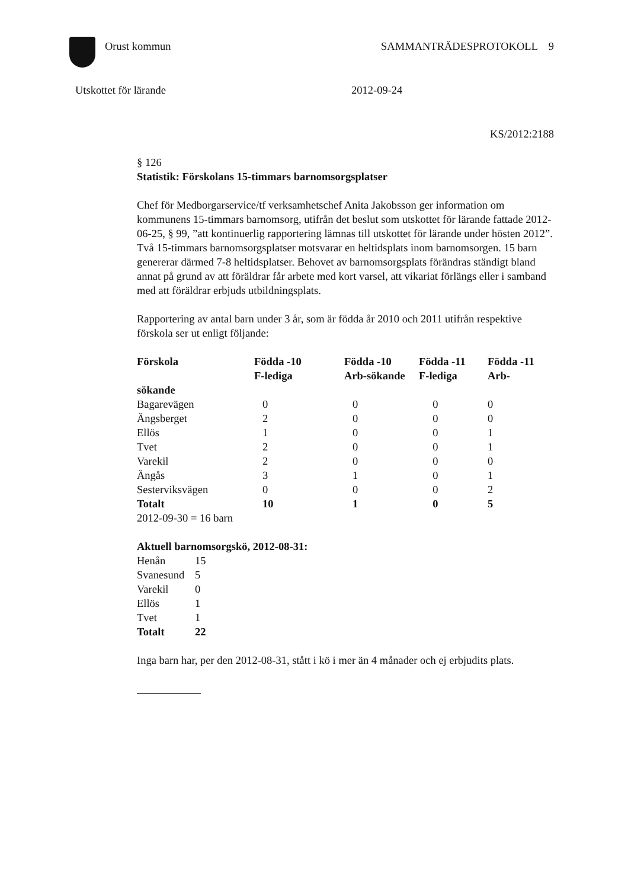Orust kommun SAMMANTRÄDESPROTOKOLL 9
Utskottet för lärande 2012-09-24
KS/2012:2188
§ 126
Statistik: Förskolans 15-timmars barnomsorgsplatser
Chef för Medborgarservice/tf verksamhetschef Anita Jakobsson ger information om kommunens 15-timmars barnomsorg, utifrån det beslut som utskottet för lärande fattade 2012-06-25, § 99, ”att kontinuerlig rapportering lämnas till utskottet för lärande under hösten 2012”. Två 15-timmars barnomsorgsplatser motsvarar en heltidsplats inom barnomsorgen. 15 barn genererar därmed 7-8 heltidsplatser. Behovet av barnomsorgsplats förändras ständigt bland annat på grund av att föräldrar får arbete med kort varsel, att vikariat förlängs eller i samband med att föräldrar erbjuds utbildningsplats.
Rapportering av antal barn under 3 år, som är födda år 2010 och 2011 utifrån respektive förskola ser ut enligt följande:
| Förskola | Födda -10 F-lediga | Födda -10 Arb-sökande | Födda -11 F-lediga | Födda -11 Arb- |
| --- | --- | --- | --- | --- |
| sökande | | | | |
| Bagarevägen | 0 | 0 | 0 | 0 |
| Ängsberget | 2 | 0 | 0 | 0 |
| Ellös | 1 | 0 | 0 | 1 |
| Tvet | 2 | 0 | 0 | 1 |
| Varekil | 2 | 0 | 0 | 0 |
| Ängås | 3 | 1 | 0 | 1 |
| Sesterviksvägen | 0 | 0 | 0 | 2 |
| Totalt | 10 | 1 | 0 | 5 |
2012-09-30 = 16 barn
Aktuell barnomsorgskö, 2012-08-31:
| Henån | 15 |
| Svanesund | 5 |
| Varekil | 0 |
| Ellös | 1 |
| Tvet | 1 |
| Totalt | 22 |
Inga barn har, per den 2012-08-31, stått i kö i mer än 4 månader och ej erbjudits plats.